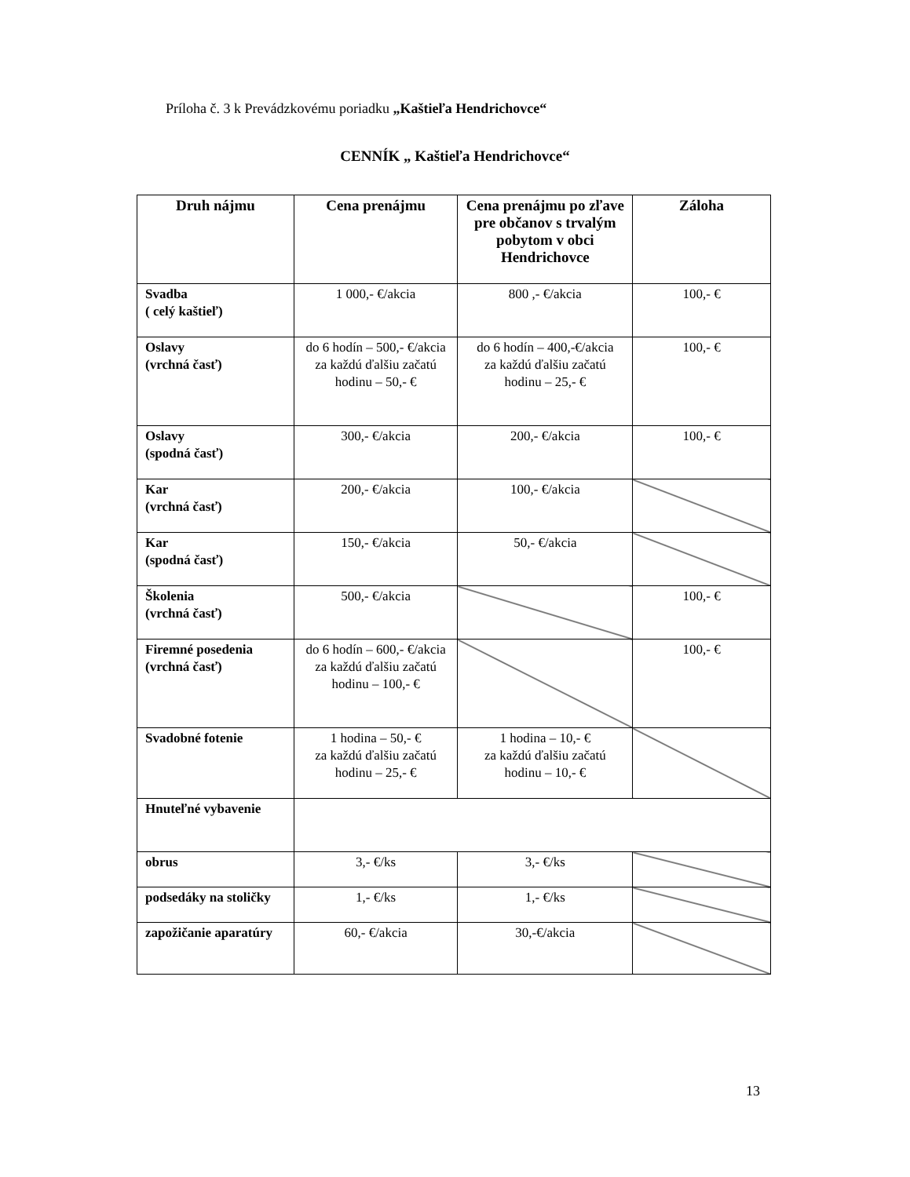Príloha č. 3 k Prevádzkovému poriadku „Kaštieľa Hendrichovce“
CENNÍK „ Kaštieľa Hendrichovce“
| Druh nájmu | Cena prenájmu | Cena prenájmu po zľave pre občanov s trvalým pobytom v obci Hendrichovce | Záloha |
| --- | --- | --- | --- |
| Svadba ( celý kaštieľ) | 1 000,- €/akcia | 800 ,- €/akcia | 100,- € |
| Oslavy (vrchná časť) | do 6 hodín – 500,- €/akcia za každú ďalšiu začatú hodinu – 50,- € | do 6 hodín – 400,-€/akcia za každú ďalšiu začatú hodinu – 25,- € | 100,- € |
| Oslavy (spodná časť) | 300,- €/akcia | 200,- €/akcia | 100,- € |
| Kar (vrchná časť) | 200,- €/akcia | 100,- €/akcia | |
| Kar (spodná časť) | 150,- €/akcia | 50,- €/akcia | |
| Školenia (vrchná časť) | 500,- €/akcia | | 100,- € |
| Firemné posedenia (vrchná časť) | do 6 hodín – 600,- €/akcia za každú ďalšiu začatú hodinu – 100,- € | | 100,- € |
| Svadobné fotenie | 1 hodina – 50,- € za každú ďalšiu začatú hodinu – 25,- € | 1 hodina – 10,- € za každú ďalšiu začatú hodinu – 10,- € | |
| Hnuteľné vybavenie | | | |
| obrus | 3,- €/ks | 3,- €/ks | |
| podsedáky na stoličky | 1,- €/ks | 1,- €/ks | |
| zapožičanie aparatúry | 60,- €/akcia | 30,-€/akcia | |
13